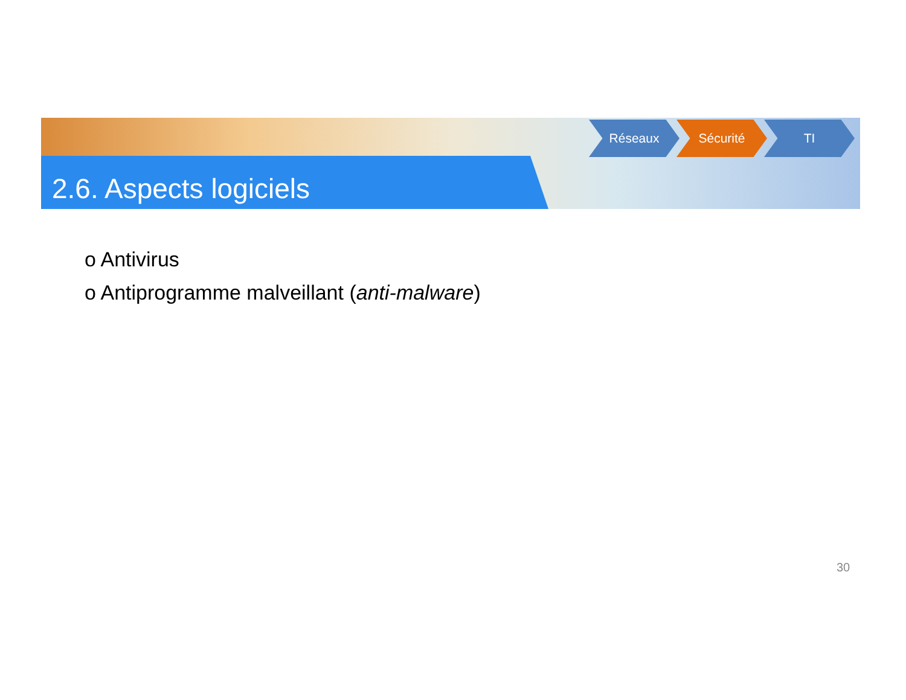2.6. Aspects logiciels
Réseaux Sécurité TI
o Antivirus
o Antiprogramme malveillant (anti-malware)
30